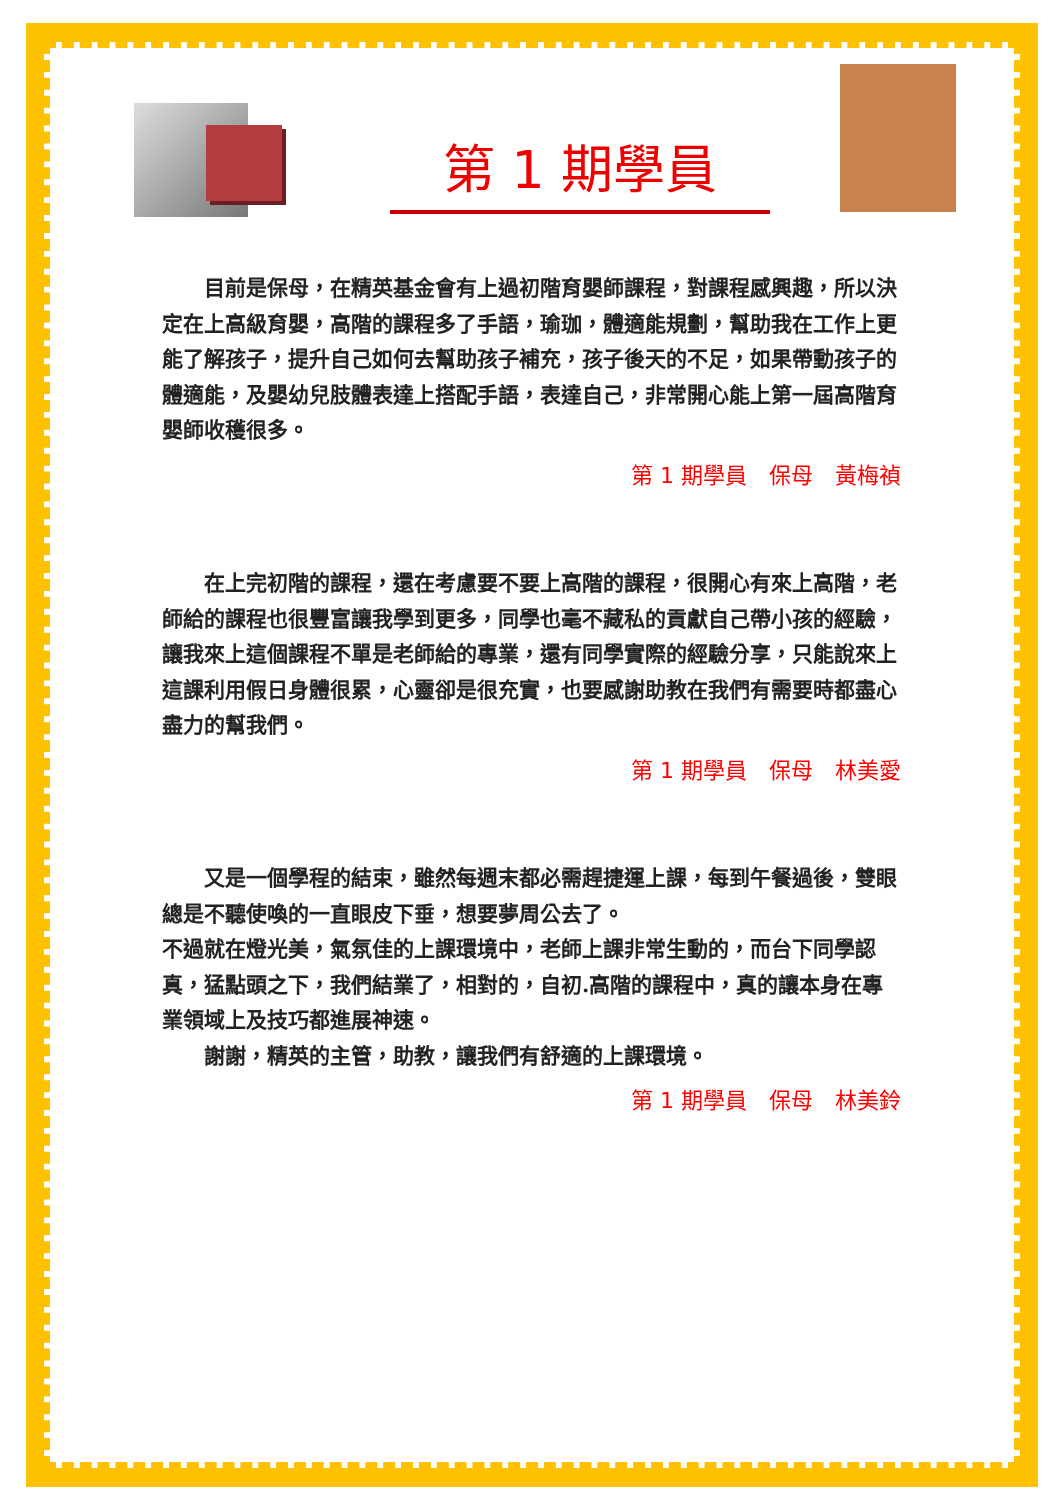第 1 期學員
目前是保母，在精英基金會有上過初階育嬰師課程，對課程感興趣，所以決定在上高級育嬰，高階的課程多了手語，瑜珈，體適能規劃，幫助我在工作上更能了解孩子，提升自己如何去幫助孩子補充，孩子後天的不足，如果帶動孩子的體適能，及嬰幼兒肢體表達上搭配手語，表達自己，非常開心能上第一屆高階育嬰師收穫很多。
第 1 期學員　保母　黃梅禎
在上完初階的課程，還在考慮要不要上高階的課程，很開心有來上高階，老師給的課程也很豐富讓我學到更多，同學也毫不藏私的貢獻自己帶小孩的經驗，讓我來上這個課程不單是老師給的專業，還有同學實際的經驗分享，只能說來上這課利用假日身體很累，心靈卻是很充實，也要感謝助教在我們有需要時都盡心盡力的幫我們。
第 1 期學員　保母　林美愛
又是一個學程的結束，雖然每週末都必需趕捷運上課，每到午餐過後，雙眼總是不聽使喚的一直眼皮下垂，想要夢周公去了。
不過就在燈光美，氣氛佳的上課環境中，老師上課非常生動的，而台下同學認真，猛點頭之下，我們結業了，相對的，自初.高階的課程中，真的讓本身在專業領域上及技巧都進展神速。
謝謝，精英的主管，助教，讓我們有舒適的上課環境。
第 1 期學員　保母　林美鈴